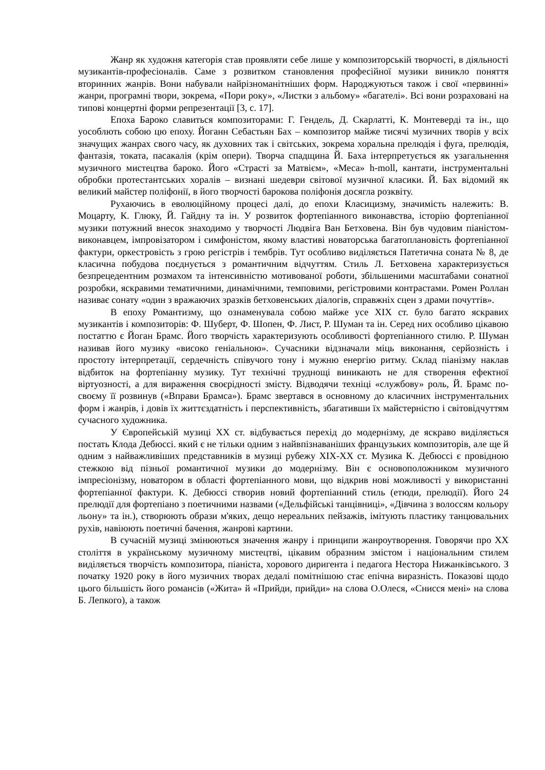Жанр як художня категорія став проявляти себе лише у композиторській творчості, в діяльності музикантів-професіоналів. Саме з розвитком становлення професійної музики виникло поняття вторинних жанрів. Вони набували найрізноманітніших форм. Народжуються також і свої «первинні» жанри, програмні твори, зокрема, «Пори року», «Листки з альбому» «багателі». Всі вони розраховані на типові концертні форми репрезентації [3, с. 17].
Епоха Бароко славиться композиторами: Г. Гендель, Д. Скарлатті, К. Монтеверді та ін., що уособлють собою цю епоху. Йоганн Себастьян Бах – композитор майже тисячі музичних творів у всіх значущих жанрах свого часу, як духовних так і світських, зокрема хоральна прелюдія і фуга, прелюдія, фантазія, токата, пасакалія (крім опери). Творча спадщина Й. Баха інтерпретується як узагальнення музичного мистецтва бароко. Його «Страсті за Матвієм», «Меса» h-moll, кантати, інструментальні обробки протестантських хоралів – визнані шедеври світової музичної класики. Й. Бах відомий як великий майстер поліфонії, в його творчості барокова поліфонія досягла розквіту.
Рухаючись в еволюційному процесі далі, до епохи Класицизму, значимість належить: В. Моцарту, К. Глюку, Й. Гайдну та ін. У розвиток фортепіанного виконавства, історію фортепіанної музики потужний внесок знаходимо у творчості Людвіга Ван Бетховена. Він був чудовим піаністом-виконавцем, імпровізатором і симфоністом, якому властиві новаторська багатоплановість фортепіанної фактури, оркестровість з грою регістрів і тембрів. Тут особливо виділяється Патетична соната № 8, де класична побудова поєднується з романтичним відчуттям. Стиль Л. Бетховена характеризується безпрецедентним розмахом та інтенсивністю мотивованої роботи, збільшеними масштабами сонатної розробки, яскравими тематичними, динамічними, темповими, регістровими контрастами. Ромен Роллан називає сонату «один з вражаючих зразків бетховенських діалогів, справжніх сцен з драми почуттів».
В епоху Романтизму, що ознаменувала собою майже усе XIX ст. було багато яскравих музикантів і композиторів: Ф. Шуберт, Ф. Шопен, Ф. Лист, Р. Шуман та ін. Серед них особливо цікавою постаттю є Йоган Брамс. Його творчість характеризують особливості фортепіанного стилю. Р. Шуман називав його музику «високо геніальною». Сучасники відзначали міць виконання, серйозність і простоту інтерпретації, сердечність співучого тону і мужню енергію ритму. Склад піанізму наклав відбиток на фортепіанну музику. Тут технічні труднощі виникають не для створення ефектної віртуозності, а для вираження своєрідності змісту. Відводячи техніці «службову» роль, Й. Брамс по-своєму її розвинув («Вправи Брамса»). Брамс звертався в основному до класичних інструментальних форм і жанрів, і довів їх життєздатність і перспективність, збагативши їх майстерністю і світовідчуттям сучасного художника.
У Європейській музиці XX ст. відбувається перехід до модернізму, де яскраво виділяється постать Клода Дебюссі. який є не тільки одним з найвпізнаваніших французьких композиторів, але ще й одним з найважливіших представників в музиці рубежу XIX-XX ст. Музика К. Дебюссі є провідною стежкою від пізньої романтичної музики до модернізму. Він є основоположником музичного імпресіонізму, новатором в області фортепіанного мови, що відкрив нові можливості у використанні фортепіанної фактури. К. Дебюссі створив новий фортепіанний стиль (етюди, прелюдії). Його 24 прелюдії для фортепіано з поетичними назвами («Дельфійські танцівниці», «Дівчина з волоссям кольору льону» та ін.), створюють образи м'яких, дещо нереальних пейзажів, імітують пластику танцювальних рухів, навіюють поетичні бачення, жанрові картини.
В сучасній музиці змінюються значення жанру і принципи жанроутворення. Говорячи про XX століття в українському музичному мистецтві, цікавим образним змістом і національним стилем виділяється творчість композитора, піаніста, хорового диригента і педагога Нестора Нижанківського. З початку 1920 року в його музичних творах дедалі помітнішою стає епічна виразність. Показові щодо цього більшість його романсів («Жита» й «Прийди, прийди» на слова О.Олеся, «Снисся мені» на слова Б. Лепкого), а також